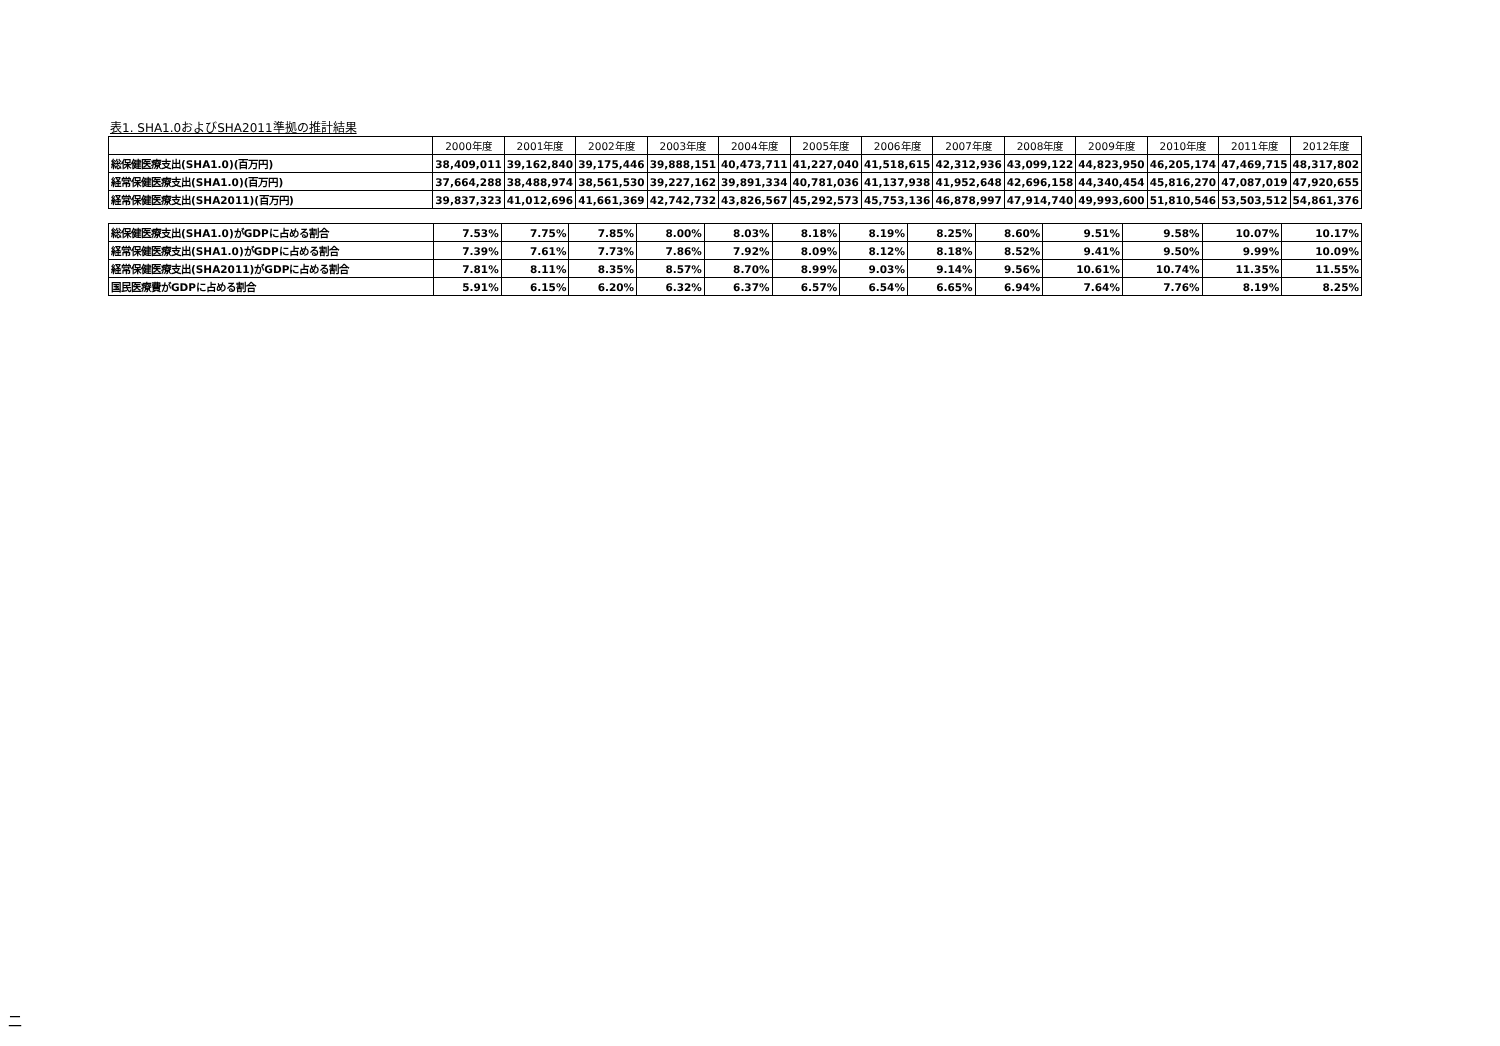表1. SHA1.0およびSHA2011準拠の推計結果
| | 2000年度 | 2001年度 | 2002年度 | 2003年度 | 2004年度 | 2005年度 | 2006年度 | 2007年度 | 2008年度 | 2009年度 | 2010年度 | 2011年度 | 2012年度 |
| --- | --- | --- | --- | --- | --- | --- | --- | --- | --- | --- | --- | --- | --- |
| 総保健医療支出(SHA1.0)(百万円) | 38,409,011 | 39,162,840 | 39,175,446 | 39,888,151 | 40,473,711 | 41,227,040 | 41,518,615 | 42,312,936 | 43,099,122 | 44,823,950 | 46,205,174 | 47,469,715 | 48,317,802 |
| 経常保健医療支出(SHA1.0)(百万円) | 37,664,288 | 38,488,974 | 38,561,530 | 39,227,162 | 39,891,334 | 40,781,036 | 41,137,938 | 41,952,648 | 42,696,158 | 44,340,454 | 45,816,270 | 47,087,019 | 47,920,655 |
| 経常保健医療支出(SHA2011)(百万円) | 39,837,323 | 41,012,696 | 41,661,369 | 42,742,732 | 43,826,567 | 45,292,573 | 45,753,136 | 46,878,997 | 47,914,740 | 49,993,600 | 51,810,546 | 53,503,512 | 54,861,376 |
| 総保健医療支出(SHA1.0)がGDPに占める割合 | 7.53% | 7.75% | 7.85% | 8.00% | 8.03% | 8.18% | 8.19% | 8.25% | 8.60% | 9.51% | 9.58% | 10.07% | 10.17% |
| 経常保健医療支出(SHA1.0)がGDPに占める割合 | 7.39% | 7.61% | 7.73% | 7.86% | 7.92% | 8.09% | 8.12% | 8.18% | 8.52% | 9.41% | 9.50% | 9.99% | 10.09% |
| 経常保健医療支出(SHA2011)がGDPに占める割合 | 7.81% | 8.11% | 8.35% | 8.57% | 8.70% | 8.99% | 9.03% | 9.14% | 9.56% | 10.61% | 10.74% | 11.35% | 11.55% |
| 国民医療費がGDPに占める割合 | 5.91% | 6.15% | 6.20% | 6.32% | 6.37% | 6.57% | 6.54% | 6.65% | 6.94% | 7.64% | 7.76% | 8.19% | 8.25% |
二